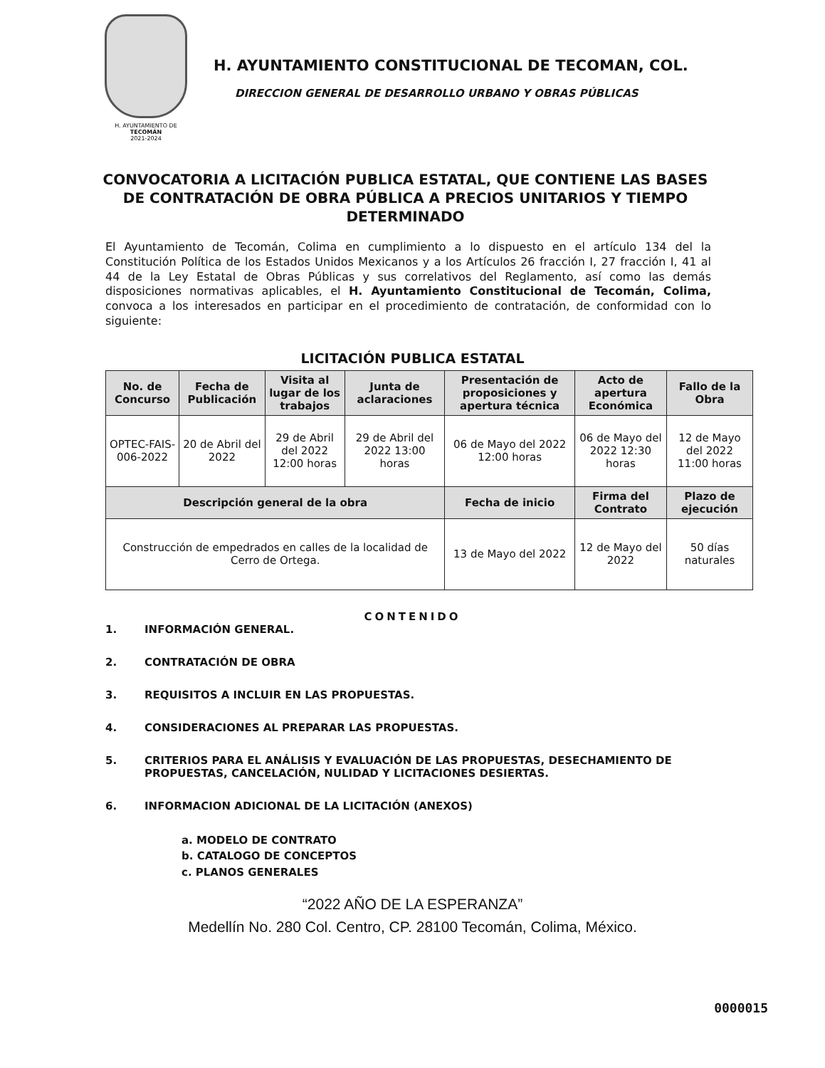H. AYUNTAMIENTO DE
TECOMÁN
2021-2024
H. AYUNTAMIENTO CONSTITUCIONAL DE TECOMAN, COL.
DIRECCION GENERAL DE DESARROLLO URBANO Y OBRAS PÚBLICAS
CONVOCATORIA A LICITACIÓN PUBLICA ESTATAL, QUE CONTIENE LAS BASES DE CONTRATACIÓN DE OBRA PÚBLICA A PRECIOS UNITARIOS Y TIEMPO DETERMINADO
El Ayuntamiento de Tecomán, Colima en cumplimiento a lo dispuesto en el artículo 134 del la Constitución Política de los Estados Unidos Mexicanos y a los Artículos 26 fracción I, 27 fracción I, 41 al 44 de la Ley Estatal de Obras Públicas y sus correlativos del Reglamento, así como las demás disposiciones normativas aplicables, el H. Ayuntamiento Constitucional de Tecomán, Colima, convoca a los interesados en participar en el procedimiento de contratación, de conformidad con lo siguiente:
LICITACIÓN PUBLICA ESTATAL
| No. de Concurso | Fecha de Publicación | Visita al lugar de los trabajos | Junta de aclaraciones | Presentación de proposiciones y apertura técnica | Acto de apertura Económica | Fallo de la Obra |
| --- | --- | --- | --- | --- | --- | --- |
| OPTEC-FAIS-006-2022 | 20 de Abril del 2022 | 29 de Abril del 2022 12:00 horas | 29 de Abril del 2022 13:00 horas | 06 de Mayo del 2022 12:00 horas | 06 de Mayo del 2022 12:30 horas | 12 de Mayo del 2022 11:00 horas |
| Descripción general de la obra | | | | Fecha de inicio | Firma del Contrato | Plazo de ejecución |
| Construcción de empedrados en calles de la localidad de Cerro de Ortega. | | | | 13 de Mayo del 2022 | 12 de Mayo del 2022 | 50 días naturales |
CONTENIDO
1. INFORMACIÓN GENERAL.
2. CONTRATACIÓN DE OBRA
3. REQUISITOS A INCLUIR EN LAS PROPUESTAS.
4. CONSIDERACIONES AL PREPARAR LAS PROPUESTAS.
5. CRITERIOS PARA EL ANÁLISIS Y EVALUACIÓN DE LAS PROPUESTAS, DESECHAMIENTO DE PROPUESTAS, CANCELACIÓN, NULIDAD Y LICITACIONES DESIERTAS.
6. INFORMACION ADICIONAL DE LA LICITACIÓN (ANEXOS)
a. MODELO DE CONTRATO
b. CATALOGO DE CONCEPTOS
c. PLANOS GENERALES
“2022 AÑO DE LA ESPERANZA”
Medellín No. 280 Col. Centro, CP. 28100 Tecomán, Colima, México.
0000015